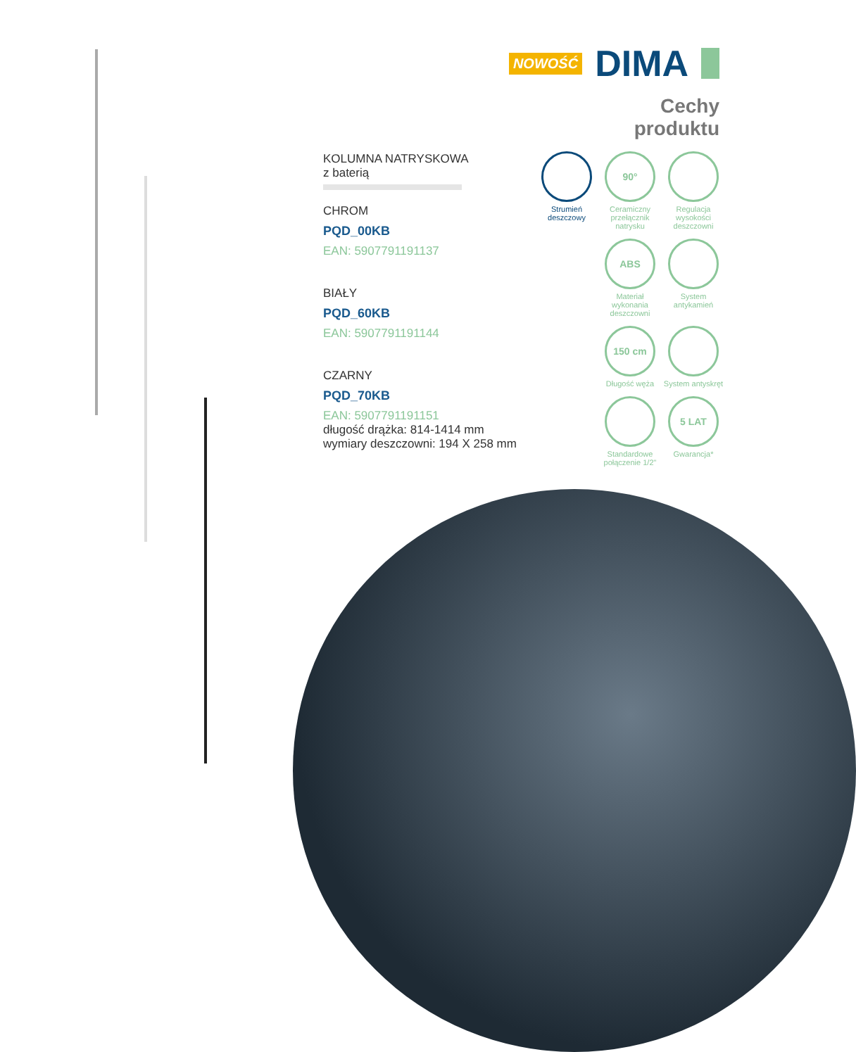NOWOŚĆ DIMA
Cechy
produktu
KOLUMNA NATRYSKOWA
z baterią
CHROM
PQD_00KB
EAN: 5907791191137
BIAŁY
PQD_60KB
EAN: 5907791191144
CZARNY
PQD_70KB
EAN: 5907791191151
długość drążka: 814-1414 mm
wymiary deszczowni: 194 X 258 mm
Strumień deszczowy
90°
Ceramiczny przełącznik natrysku
Regulacja wysokości deszczowni
ABS
Materiał wykonania deszczowni
System antykamień
150 cm
Długość węża
System antyskręt
Standardowe połączenie 1/2"
5 LAT
Gwarancja*